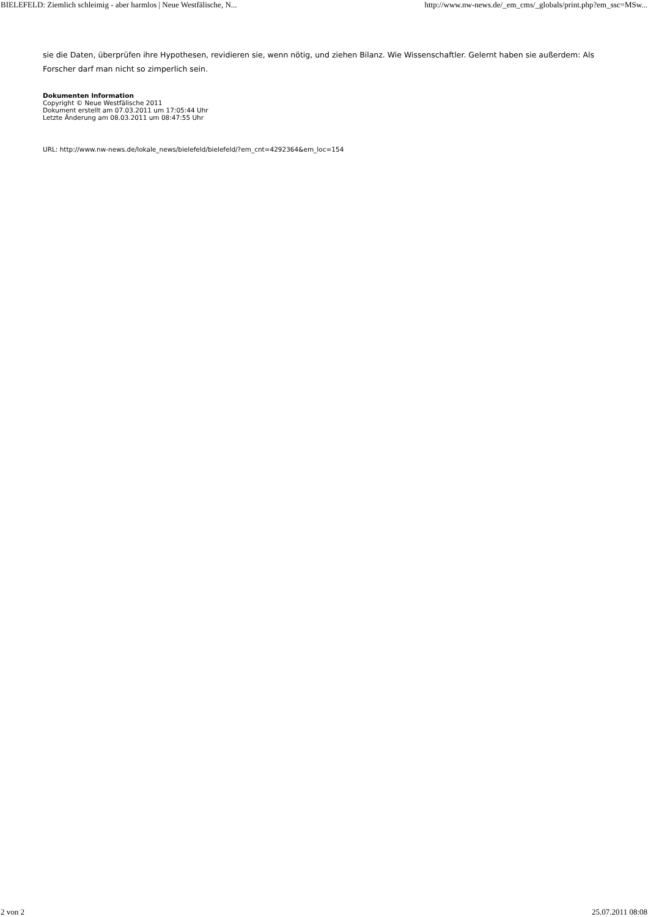BIELEFELD: Ziemlich schleimig - aber harmlos | Neue Westfälische, N... http://www.nw-news.de/_em_cms/_globals/print.php?em_ssc=MSw...
sie die Daten, überprüfen ihre Hypothesen, revidieren sie, wenn nötig, und ziehen Bilanz. Wie Wissenschaftler. Gelernt haben sie außerdem: Als Forscher darf man nicht so zimperlich sein.
Dokumenten Information
Copyright © Neue Westfälische 2011
Dokument erstellt am 07.03.2011 um 17:05:44 Uhr
Letzte Änderung am 08.03.2011 um 08:47:55 Uhr
URL: http://www.nw-news.de/lokale_news/bielefeld/bielefeld/?em_cnt=4292364&em_loc=154
2 von 2 25.07.2011 08:08